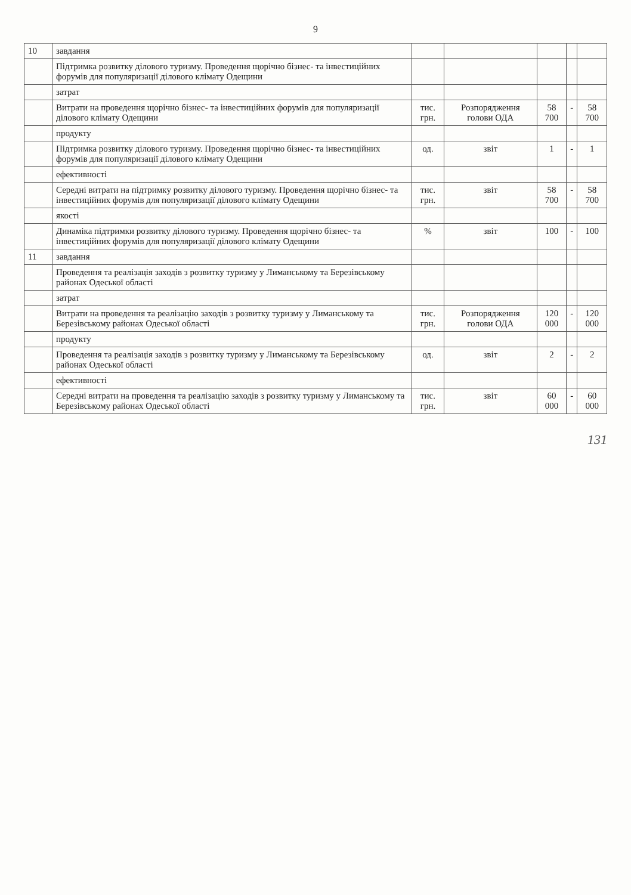9
| 10 | завдання | | | | | |
| | Підтримка розвитку ділового туризму. Проведення щорічно бізнес- та інвестиційних форумів для популяризації ділового клімату Одещини | | | | | |
| | затрат | | | | | |
| | Витрати на проведення щорічно бізнес- та інвестиційних форумів для популяризації ділового клімату Одещини | тис. грн. | Розпорядження голови ОДА | 58 700 | - | 58 700 |
| | продукту | | | | | |
| | Підтримка розвитку ділового туризму. Проведення щорічно бізнес- та інвестиційних форумів для популяризації ділового клімату Одещини | од. | звіт | 1 | - | 1 |
| | ефективності | | | | | |
| | Середні витрати на підтримку розвитку ділового туризму. Проведення щорічно бізнес- та інвестиційних форумів для популяризації ділового клімату Одещини | тис. грн. | звіт | 58 700 | - | 58 700 |
| | якості | | | | | |
| | Динаміка підтримки розвитку ділового туризму. Проведення щорічно бізнес- та інвестиційних форумів для популяризації ділового клімату Одещини | % | звіт | 100 | - | 100 |
| 11 | завдання | | | | | |
| | Проведення та реалізація заходів з розвитку туризму у Лиманському та Березівському районах Одеської області | | | | | |
| | затрат | | | | | |
| | Витрати на проведення та реалізацію заходів з розвитку туризму у Лиманському та Березівському районах Одеської області | тис. грн. | Розпорядження голови ОДА | 120 000 | - | 120 000 |
| | продукту | | | | | |
| | Проведення та реалізація заходів з розвитку туризму у Лиманському та Березівському районах Одеської області | од. | звіт | 2 | - | 2 |
| | ефективності | | | | | |
| | Середні витрати на проведення та реалізацію заходів з розвитку туризму у Лиманському та Березівському районах Одеської області | тис. грн. | звіт | 60 000 | - | 60 000 |
131